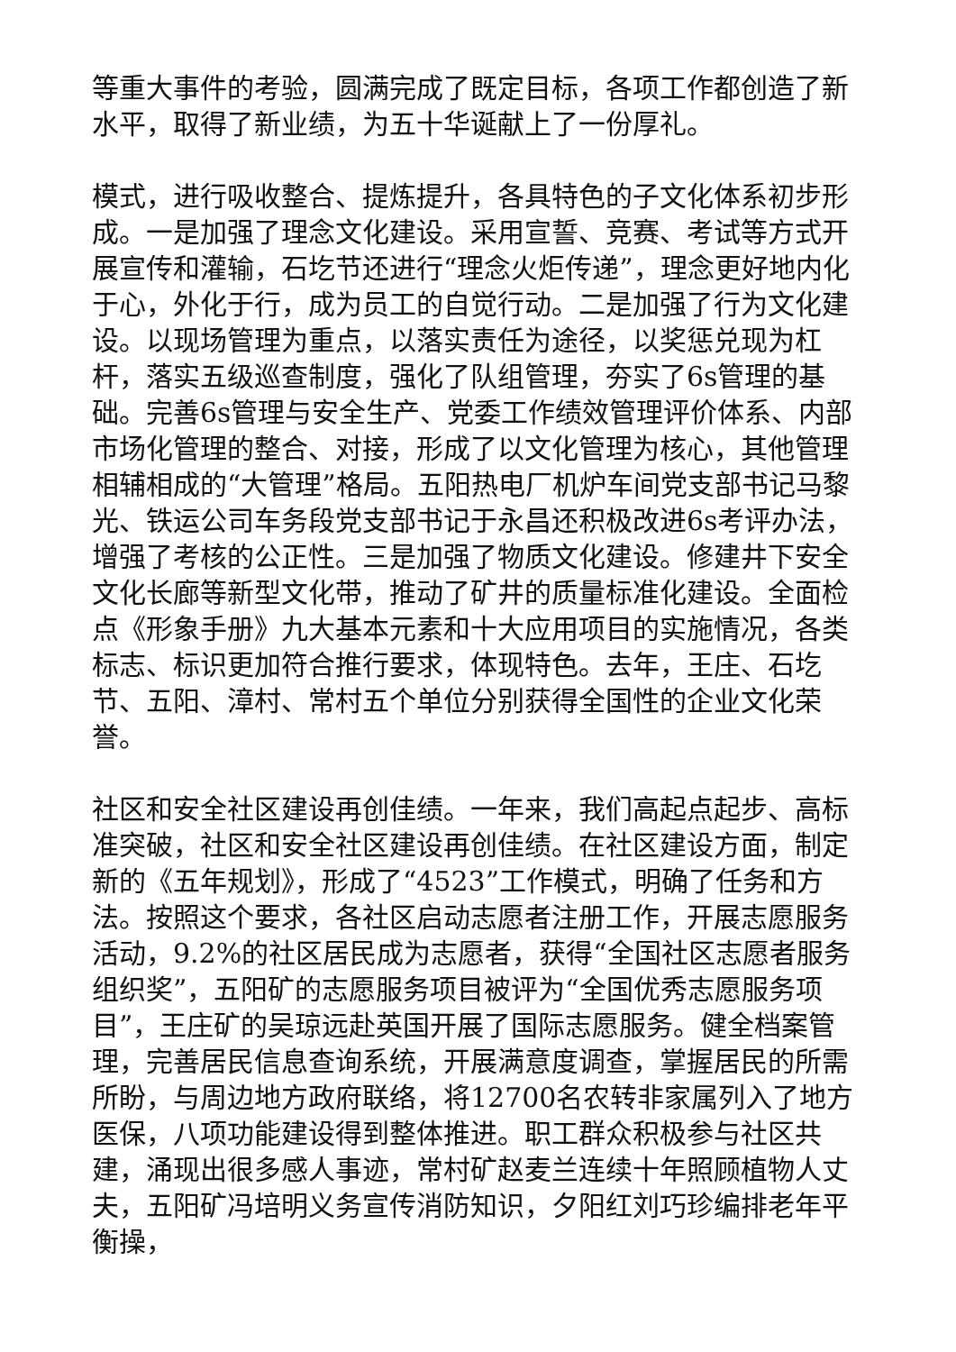等重大事件的考验，圆满完成了既定目标，各项工作都创造了新水平，取得了新业绩，为五十华诞献上了一份厚礼。
模式，进行吸收整合、提炼提升，各具特色的子文化体系初步形成。一是加强了理念文化建设。采用宣誓、竞赛、考试等方式开展宣传和灌输，石圪节还进行“理念火炬传递”，理念更好地内化于心，外化于行，成为员工的自觉行动。二是加强了行为文化建设。以现场管理为重点，以落实责任为途径，以奖惩兑现为杠杆，落实五级巡查制度，强化了队组管理，夯实了6s管理的基础。完善6s管理与安全生产、党委工作绩效管理评价体系、内部市场化管理的整合、对接，形成了以文化管理为核心，其他管理相辅相成的“大管理”格局。五阳热电厂机炉车间党支部书记马黎光、铁运公司车务段党支部书记于永昌还积极改进6s考评办法，增强了考核的公正性。三是加强了物质文化建设。修建井下安全文化长廊等新型文化带，推动了矿井的质量标准化建设。全面检点《形象手册》九大基本元素和十大应用项目的实施情况，各类标志、标识更加符合推行要求，体现特色。去年，王庄、石圪节、五阳、漳村、常村五个单位分别获得全国性的企业文化荣誉。
社区和安全社区建设再创佳绩。一年来，我们高起点起步、高标准突破，社区和安全社区建设再创佳绩。在社区建设方面，制定新的《五年规划》，形成了“4523”工作模式，明确了任务和方法。按照这个要求，各社区启动志愿者注册工作，开展志愿服务活动，9.2%的社区居民成为志愿者，获得“全国社区志愿者服务组织奖”，五阳矿的志愿服务项目被评为“全国优秀志愿服务项目”，王庄矿的吴琼远赴英国开展了国际志愿服务。健全档案管理，完善居民信息查询系统，开展满意度调查，掌握居民的所需所盼，与周边地方政府联络，将12700名农转非家属列入了地方医保，八项功能建设得到整体推进。职工群众积极参与社区共建，涌现出很多感人事迹，常村矿赵麦兰连续十年照顾植物人丈夫，五阳矿冯培明义务宣传消防知识，夕阳红刘巧珍编排老年平衡操，